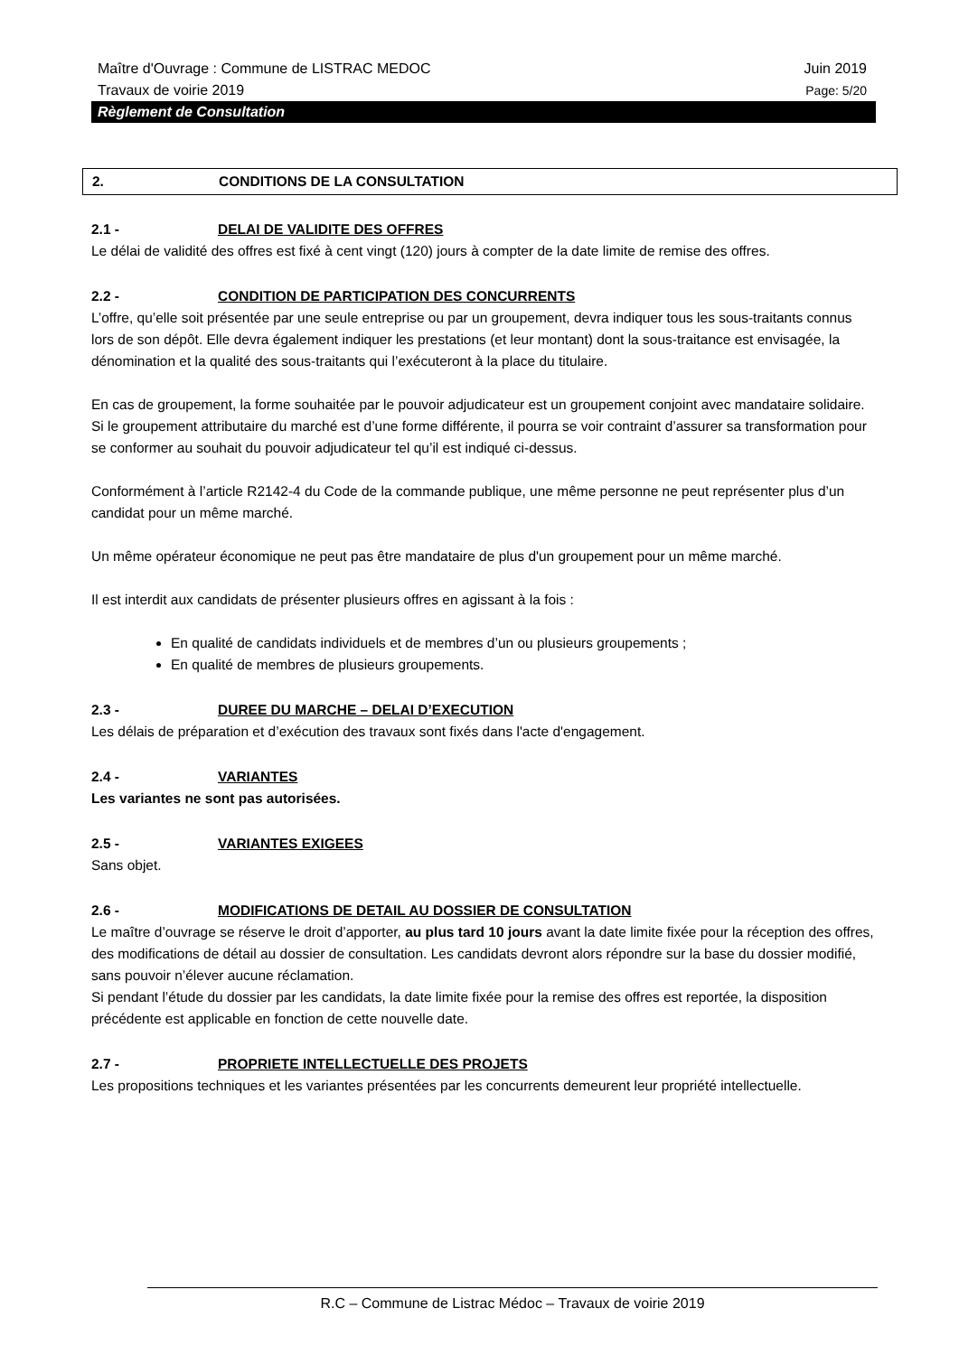Maître d'Ouvrage : Commune de LISTRAC MEDOC Juin 2019
Travaux de voirie 2019 Page: 5/20
Règlement de Consultation
2. CONDITIONS DE LA CONSULTATION
2.1 - DELAI DE VALIDITE DES OFFRES
Le délai de validité des offres est fixé à cent vingt (120) jours à compter de la date limite de remise des offres.
2.2 - CONDITION DE PARTICIPATION DES CONCURRENTS
L’offre, qu’elle soit présentée par une seule entreprise ou par un groupement, devra indiquer tous les sous-traitants connus lors de son dépôt. Elle devra également indiquer les prestations (et leur montant) dont la sous-traitance est envisagée, la dénomination et la qualité des sous-traitants qui l’exécuteront à la place du titulaire.
En cas de groupement, la forme souhaitée par le pouvoir adjudicateur est un groupement conjoint avec mandataire solidaire. Si le groupement attributaire du marché est d’une forme différente, il pourra se voir contraint d’assurer sa transformation pour se conformer au souhait du pouvoir adjudicateur tel qu’il est indiqué ci-dessus.
Conformément à l’article R2142-4 du Code de la commande publique, une même personne ne peut représenter plus d’un candidat pour un même marché.
Un même opérateur économique ne peut pas être mandataire de plus d'un groupement pour un même marché.
Il est interdit aux candidats de présenter plusieurs offres en agissant à la fois :
En qualité de candidats individuels et de membres d’un ou plusieurs groupements ;
En qualité de membres de plusieurs groupements.
2.3 - DUREE DU MARCHE – DELAI D’EXECUTION
Les délais de préparation et d’exécution des travaux sont fixés dans l'acte d'engagement.
2.4 - VARIANTES
Les variantes ne sont pas autorisées.
2.5 - VARIANTES EXIGEES
Sans objet.
2.6 - MODIFICATIONS DE DETAIL AU DOSSIER DE CONSULTATION
Le maître d’ouvrage se réserve le droit d’apporter, au plus tard 10 jours avant la date limite fixée pour la réception des offres, des modifications de détail au dossier de consultation. Les candidats devront alors répondre sur la base du dossier modifié, sans pouvoir n’élever aucune réclamation.
Si pendant l’étude du dossier par les candidats, la date limite fixée pour la remise des offres est reportée, la disposition précédente est applicable en fonction de cette nouvelle date.
2.7 - PROPRIETE INTELLECTUELLE DES PROJETS
Les propositions techniques et les variantes présentées par les concurrents demeurent leur propriété intellectuelle.
R.C – Commune de Listrac Médoc – Travaux de voirie 2019